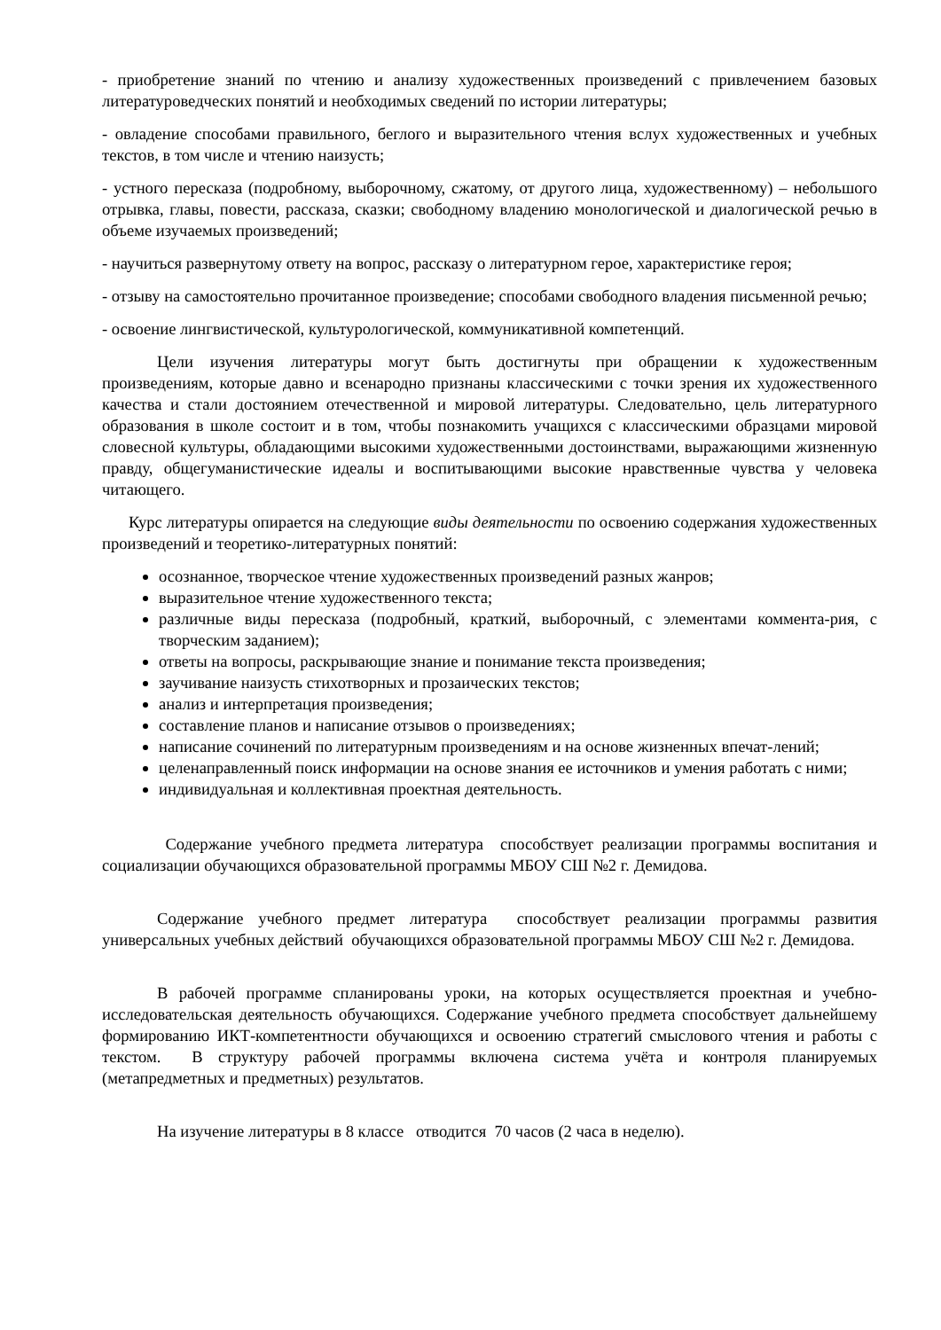- приобретение знаний по чтению и анализу художественных произведений с привлечением базовых литературоведческих понятий и необходимых сведений по истории литературы;
- овладение способами правильного, беглого и выразительного чтения вслух художественных и учебных текстов, в том числе и чтению наизусть;
- устного пересказа (подробному, выборочному, сжатому, от другого лица, художественному) – небольшого отрывка, главы, повести, рассказа, сказки; свободному владению монологической и диалогической речью в объеме изучаемых произведений;
- научиться развернутому ответу на вопрос, рассказу о литературном герое, характеристике героя;
- отзыву на самостоятельно прочитанное произведение; способами свободного владения письменной речью;
- освоение лингвистической, культурологической, коммуникативной компетенций.
Цели изучения литературы могут быть достигнуты при обращении к художественным произведениям, которые давно и всенародно признаны классическими с точки зрения их художественного качества и стали достоянием отечественной и мировой литературы. Следовательно, цель литературного образования в школе состоит и в том, чтобы познакомить учащихся с классическими образцами мировой словесной культуры, обладающими высокими художественными достоинствами, выражающими жизненную правду, общегуманистические идеалы и воспитывающими высокие нравственные чувства у человека читающего.
Курс литературы опирается на следующие виды деятельности по освоению содержания художественных произведений и теоретико-литературных понятий:
осознанное, творческое чтение художественных произведений разных жанров;
выразительное чтение художественного текста;
различные виды пересказа (подробный, краткий, выборочный, с элементами коммента-рия, с творческим заданием);
ответы на вопросы, раскрывающие знание и понимание текста произведения;
заучивание наизусть стихотворных и прозаических текстов;
анализ и интерпретация произведения;
составление планов и написание отзывов о произведениях;
написание сочинений по литературным произведениям и на основе жизненных впечат-лений;
целенаправленный поиск информации на основе знания ее источников и умения работать с ними;
индивидуальная и коллективная проектная деятельность.
Содержание учебного предмета литература способствует реализации программы воспитания и социализации обучающихся образовательной программы МБОУ СШ №2 г. Демидова.
Содержание учебного предмет литература способствует реализации программы развития универсальных учебных действий обучающихся образовательной программы МБОУ СШ №2 г. Демидова.
В рабочей программе спланированы уроки, на которых осуществляется проектная и учебно-исследовательская деятельность обучающихся. Содержание учебного предмета способствует дальнейшему формированию ИКТ-компетентности обучающихся и освоению стратегий смыслового чтения и работы с текстом. В структуру рабочей программы включена система учёта и контроля планируемых (метапредметных и предметных) результатов.
На изучение литературы в 8 классе отводится 70 часов (2 часа в неделю).